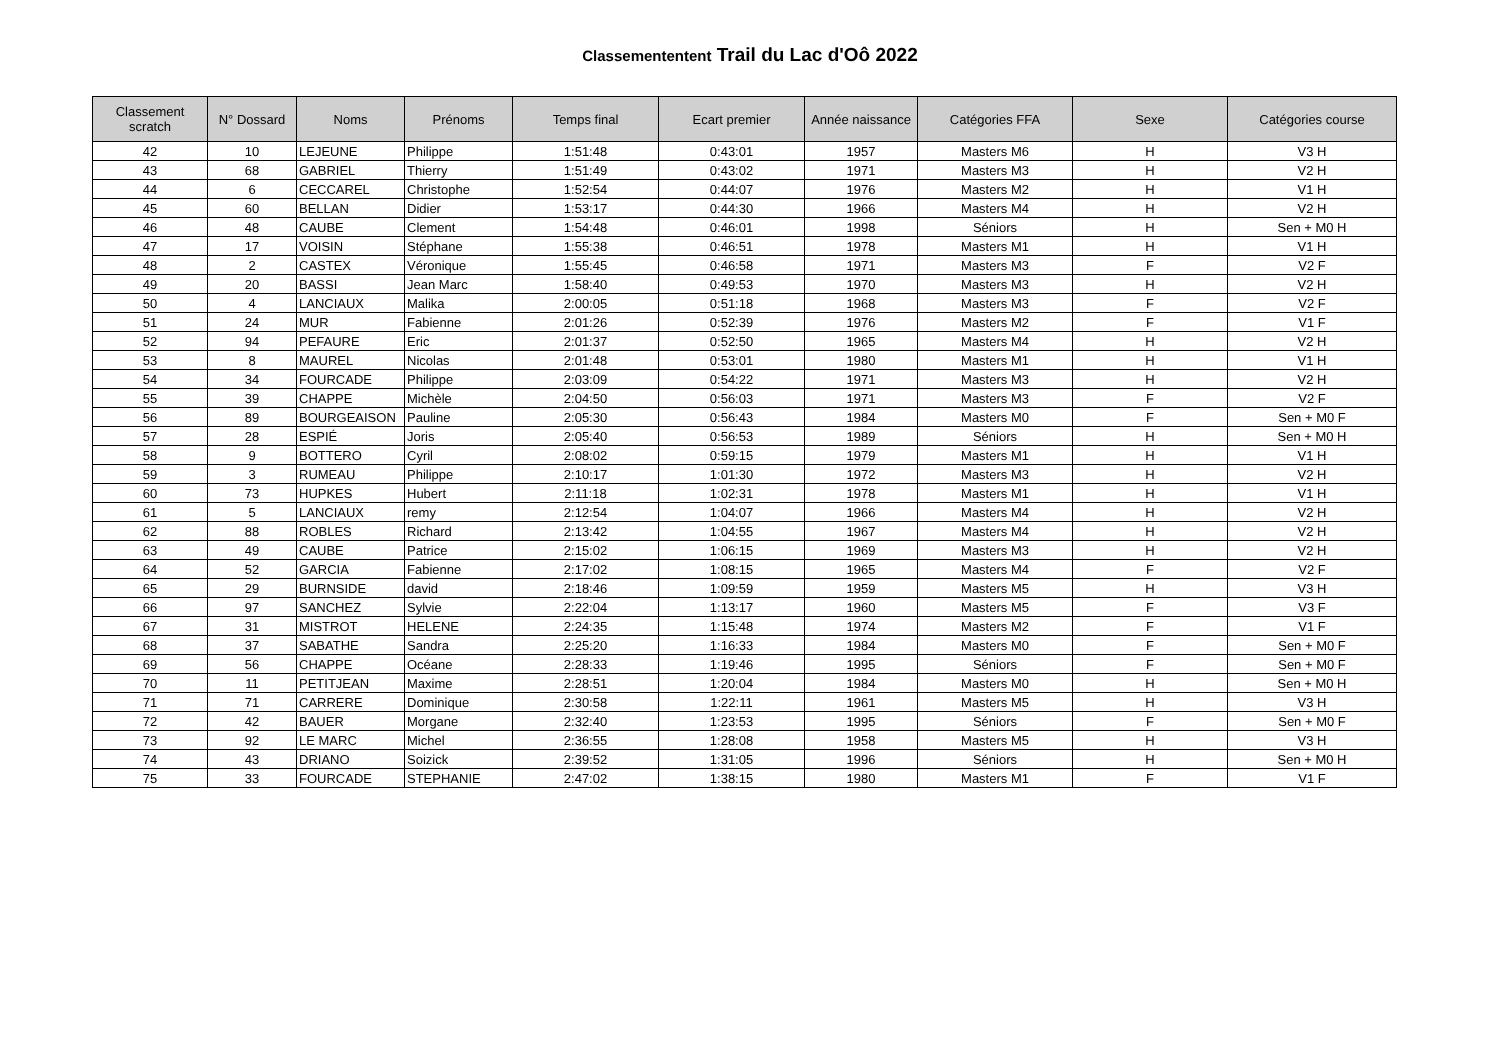Classemententent Trail du Lac d'Oô 2022
| Classement scratch | N° Dossard | Noms | Prénoms | Temps final | Ecart premier | Année naissance | Catégories FFA | Sexe | Catégories course |
| --- | --- | --- | --- | --- | --- | --- | --- | --- | --- |
| 42 | 10 | LEJEUNE | Philippe | 1:51:48 | 0:43:01 | 1957 | Masters M6 | H | V3 H |
| 43 | 68 | GABRIEL | Thierry | 1:51:49 | 0:43:02 | 1971 | Masters M3 | H | V2 H |
| 44 | 6 | CECCAREL | Christophe | 1:52:54 | 0:44:07 | 1976 | Masters M2 | H | V1 H |
| 45 | 60 | BELLAN | Didier | 1:53:17 | 0:44:30 | 1966 | Masters M4 | H | V2 H |
| 46 | 48 | CAUBE | Clement | 1:54:48 | 0:46:01 | 1998 | Séniors | H | Sen + M0 H |
| 47 | 17 | VOISIN | Stéphane | 1:55:38 | 0:46:51 | 1978 | Masters M1 | H | V1 H |
| 48 | 2 | CASTEX | Véronique | 1:55:45 | 0:46:58 | 1971 | Masters M3 | F | V2 F |
| 49 | 20 | BASSI | Jean Marc | 1:58:40 | 0:49:53 | 1970 | Masters M3 | H | V2 H |
| 50 | 4 | LANCIAUX | Malika | 2:00:05 | 0:51:18 | 1968 | Masters M3 | F | V2 F |
| 51 | 24 | MUR | Fabienne | 2:01:26 | 0:52:39 | 1976 | Masters M2 | F | V1 F |
| 52 | 94 | PEFAURE | Eric | 2:01:37 | 0:52:50 | 1965 | Masters M4 | H | V2 H |
| 53 | 8 | MAUREL | Nicolas | 2:01:48 | 0:53:01 | 1980 | Masters M1 | H | V1 H |
| 54 | 34 | FOURCADE | Philippe | 2:03:09 | 0:54:22 | 1971 | Masters M3 | H | V2 H |
| 55 | 39 | CHAPPE | Michèle | 2:04:50 | 0:56:03 | 1971 | Masters M3 | F | V2 F |
| 56 | 89 | BOURGEAISON | Pauline | 2:05:30 | 0:56:43 | 1984 | Masters M0 | F | Sen + M0 F |
| 57 | 28 | ESPIÉ | Joris | 2:05:40 | 0:56:53 | 1989 | Séniors | H | Sen + M0 H |
| 58 | 9 | BOTTERO | Cyril | 2:08:02 | 0:59:15 | 1979 | Masters M1 | H | V1 H |
| 59 | 3 | RUMEAU | Philippe | 2:10:17 | 1:01:30 | 1972 | Masters M3 | H | V2 H |
| 60 | 73 | HUPKES | Hubert | 2:11:18 | 1:02:31 | 1978 | Masters M1 | H | V1 H |
| 61 | 5 | LANCIAUX | remy | 2:12:54 | 1:04:07 | 1966 | Masters M4 | H | V2 H |
| 62 | 88 | ROBLES | Richard | 2:13:42 | 1:04:55 | 1967 | Masters M4 | H | V2 H |
| 63 | 49 | CAUBE | Patrice | 2:15:02 | 1:06:15 | 1969 | Masters M3 | H | V2 H |
| 64 | 52 | GARCIA | Fabienne | 2:17:02 | 1:08:15 | 1965 | Masters M4 | F | V2 F |
| 65 | 29 | BURNSIDE | david | 2:18:46 | 1:09:59 | 1959 | Masters M5 | H | V3 H |
| 66 | 97 | SANCHEZ | Sylvie | 2:22:04 | 1:13:17 | 1960 | Masters M5 | F | V3 F |
| 67 | 31 | MISTROT | HELENE | 2:24:35 | 1:15:48 | 1974 | Masters M2 | F | V1 F |
| 68 | 37 | SABATHE | Sandra | 2:25:20 | 1:16:33 | 1984 | Masters M0 | F | Sen + M0 F |
| 69 | 56 | CHAPPE | Océane | 2:28:33 | 1:19:46 | 1995 | Séniors | F | Sen + M0 F |
| 70 | 11 | PETITJEAN | Maxime | 2:28:51 | 1:20:04 | 1984 | Masters M0 | H | Sen + M0 H |
| 71 | 71 | CARRERE | Dominique | 2:30:58 | 1:22:11 | 1961 | Masters M5 | H | V3 H |
| 72 | 42 | BAUER | Morgane | 2:32:40 | 1:23:53 | 1995 | Séniors | F | Sen + M0 F |
| 73 | 92 | LE MARC | Michel | 2:36:55 | 1:28:08 | 1958 | Masters M5 | H | V3 H |
| 74 | 43 | DRIANO | Soizick | 2:39:52 | 1:31:05 | 1996 | Séniors | H | Sen + M0 H |
| 75 | 33 | FOURCADE | STEPHANIE | 2:47:02 | 1:38:15 | 1980 | Masters M1 | F | V1 F |